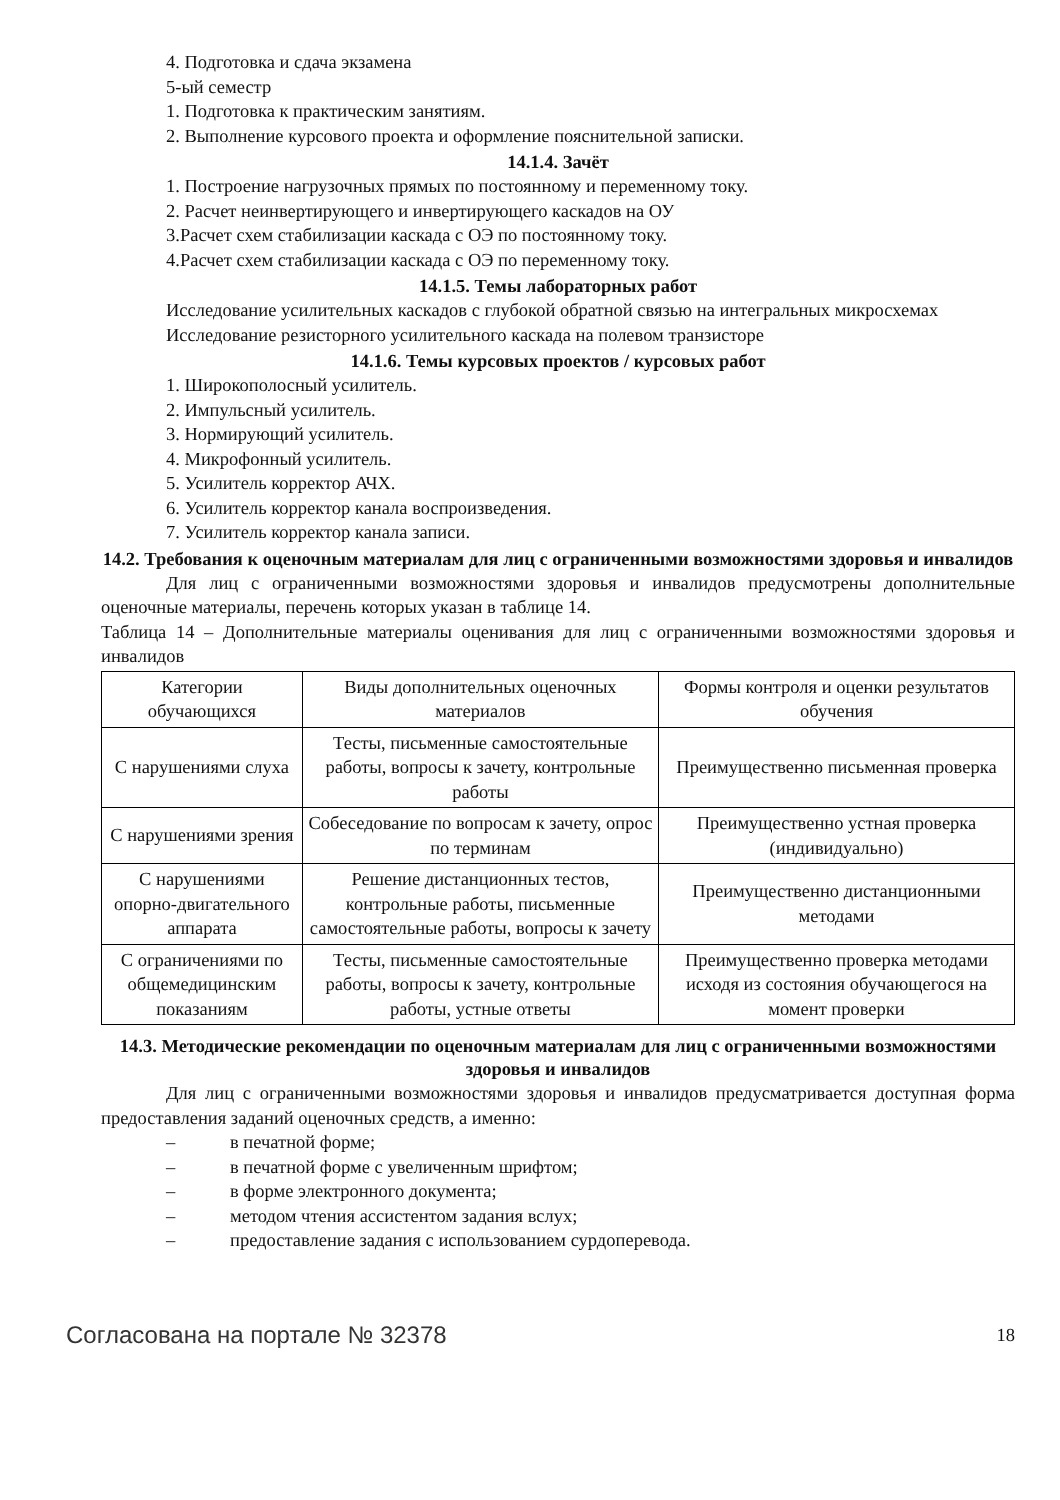4. Подготовка и сдача экзамена
5-ый семестр
1. Подготовка к практическим занятиям.
2. Выполнение курсового проекта и оформление пояснительной записки.
14.1.4. Зачёт
1. Построение нагрузочных прямых по постоянному и переменному току.
2. Расчет неинвертирующего и инвертирующего каскадов на ОУ
3.Расчет схем стабилизации каскада с ОЭ по постоянному току.
4.Расчет схем стабилизации каскада с ОЭ по переменному току.
14.1.5. Темы лабораторных работ
Исследование усилительных каскадов с глубокой обратной связью на интегральных микросхемах
Исследование резисторного усилительного каскада на полевом транзисторе
14.1.6. Темы курсовых проектов / курсовых работ
1. Широкополосный усилитель.
2. Импульсный усилитель.
3. Нормирующий усилитель.
4. Микрофонный усилитель.
5. Усилитель корректор АЧХ.
6. Усилитель корректор канала воспроизведения.
7. Усилитель корректор канала записи.
14.2. Требования к оценочным материалам для лиц с ограниченными возможностями здоровья и инвалидов
Для лиц с ограниченными возможностями здоровья и инвалидов предусмотрены дополнительные оценочные материалы, перечень которых указан в таблице 14.
Таблица 14 – Дополнительные материалы оценивания для лиц с ограниченными возможностями здоровья и инвалидов
| Категории обучающихся | Виды дополнительных оценочных материалов | Формы контроля и оценки результатов обучения |
| С нарушениями слуха | Тесты, письменные самостоятельные работы, вопросы к зачету, контрольные работы | Преимущественно письменная проверка |
| С нарушениями зрения | Собеседование по вопросам к зачету, опрос по терминам | Преимущественно устная проверка (индивидуально) |
| С нарушениями опорно-двигательного аппарата | Решение дистанционных тестов, контрольные работы, письменные самостоятельные работы, вопросы к зачету | Преимущественно дистанционными методами |
| С ограничениями по общемедицинским показаниям | Тесты, письменные самостоятельные работы, вопросы к зачету, контрольные работы, устные ответы | Преимущественно проверка методами исходя из состояния обучающегося на момент проверки |
14.3. Методические рекомендации по оценочным материалам для лиц с ограниченными возможностями здоровья и инвалидов
Для лиц с ограниченными возможностями здоровья и инвалидов предусматривается доступная форма предоставления заданий оценочных средств, а именно:
– в печатной форме;
– в печатной форме с увеличенным шрифтом;
– в форме электронного документа;
– методом чтения ассистентом задания вслух;
– предоставление задания с использованием сурдоперевода.
Согласована на портале № 32378 18